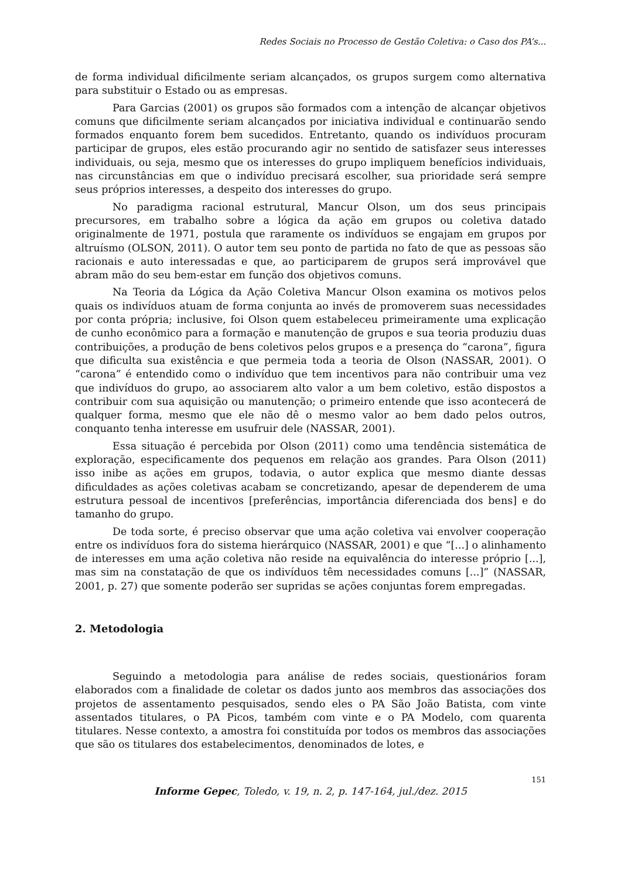Redes Sociais no Processo de Gestão Coletiva: o Caso dos PA’s...
de forma individual dificilmente seriam alcançados, os grupos surgem como alternativa para substituir o Estado ou as empresas.
Para Garcias (2001) os grupos são formados com a intenção de alcançar objetivos comuns que dificilmente seriam alcançados por iniciativa individual e continuarão sendo formados enquanto forem bem sucedidos. Entretanto, quando os indivíduos procuram participar de grupos, eles estão procurando agir no sentido de satisfazer seus interesses individuais, ou seja, mesmo que os interesses do grupo impliquem benefícios individuais, nas circunstâncias em que o indivíduo precisará escolher, sua prioridade será sempre seus próprios interesses, a despeito dos interesses do grupo.
No paradigma racional estrutural, Mancur Olson, um dos seus principais precursores, em trabalho sobre a lógica da ação em grupos ou coletiva datado originalmente de 1971, postula que raramente os indivíduos se engajam em grupos por altruísmo (OLSON, 2011). O autor tem seu ponto de partida no fato de que as pessoas são racionais e auto interessadas e que, ao participarem de grupos será improvável que abram mão do seu bem-estar em função dos objetivos comuns.
Na Teoria da Lógica da Ação Coletiva Mancur Olson examina os motivos pelos quais os indivíduos atuam de forma conjunta ao invés de promoverem suas necessidades por conta própria; inclusive, foi Olson quem estabeleceu primeiramente uma explicação de cunho econômico para a formação e manutenção de grupos e sua teoria produziu duas contribuições, a produção de bens coletivos pelos grupos e a presença do “carona”, figura que dificulta sua existência e que permeia toda a teoria de Olson (NASSAR, 2001). O “carona” é entendido como o indivíduo que tem incentivos para não contribuir uma vez que indivíduos do grupo, ao associarem alto valor a um bem coletivo, estão dispostos a contribuir com sua aquisição ou manutenção; o primeiro entende que isso acontecerá de qualquer forma, mesmo que ele não dê o mesmo valor ao bem dado pelos outros, conquanto tenha interesse em usufruir dele (NASSAR, 2001).
Essa situação é percebida por Olson (2011) como uma tendência sistemática de exploração, especificamente dos pequenos em relação aos grandes. Para Olson (2011) isso inibe as ações em grupos, todavia, o autor explica que mesmo diante dessas dificuldades as ações coletivas acabam se concretizando, apesar de dependerem de uma estrutura pessoal de incentivos [preferências, importância diferenciada dos bens] e do tamanho do grupo.
De toda sorte, é preciso observar que uma ação coletiva vai envolver cooperação entre os indivíduos fora do sistema hierárquico (NASSAR, 2001) e que “[...] o alinhamento de interesses em uma ação coletiva não reside na equivalência do interesse próprio [...], mas sim na constatação de que os indivíduos têm necessidades comuns [...]” (NASSAR, 2001, p. 27) que somente poderão ser supridas se ações conjuntas forem empregadas.
2. Metodologia
Seguindo a metodologia para análise de redes sociais, questionários foram elaborados com a finalidade de coletar os dados junto aos membros das associações dos projetos de assentamento pesquisados, sendo eles o PA São João Batista, com vinte assentados titulares, o PA Picos, também com vinte e o PA Modelo, com quarenta titulares. Nesse contexto, a amostra foi constituída por todos os membros das associações que são os titulares dos estabelecimentos, denominados de lotes, e
151
Informe Gepec, Toledo, v. 19, n. 2, p. 147-164, jul./dez. 2015